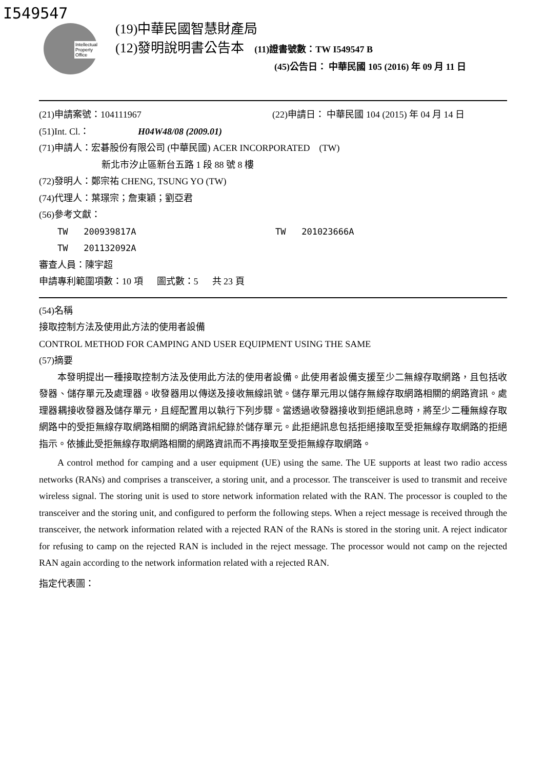I549547
Intellectual
Property
Office
(19)中華民國智慧財產局
(12)發明說明書公告本 (11)證書號數：TW I549547 B
(45)公告日： 中華民國 105 (2016) 年 09 月 11 日
(21)申請案號：104111967 (22)申請日： 中華民國 104 (2015) 年 04 月 14 日
(51)Int. Cl.： H04W48/08 (2009.01)
(71)申請人：宏碁股份有限公司 (中華民國) ACER INCORPORATED (TW)
新北市汐止區新台五路 1 段 88 號 8 樓
(72)發明人：鄭宗祐 CHENG, TSUNG YO (TW)
(74)代理人：葉璟宗；詹東穎；劉亞君
(56)參考文獻：
TW 200939817A TW 201023666A
TW 201132092A
審查人員：陳宇超
申請專利範圍項數：10 項 圖式數：5 共 23 頁
(54)名稱
接取控制方法及使用此方法的使用者設備
CONTROL METHOD FOR CAMPING AND USER EQUIPMENT USING THE SAME
(57)摘要
本發明提出一種接取控制方法及使用此方法的使用者設備。此使用者設備支援至少二無線存取網路，且包括收發器、儲存單元及處理器。收發器用以傳送及接收無線訊號。儲存單元用以儲存無線存取網路相關的網路資訊。處理器耦接收發器及儲存單元，且經配置用以執行下列步驟。當透過收發器接收到拒絕訊息時，將至少二種無線存取網路中的受拒無線存取網路相關的網路資訊紀錄於儲存單元。此拒絕訊息包括拒絕接取至受拒無線存取網路的拒絕指示。依據此受拒無線存取網路相關的網路資訊而不再接取至受拒無線存取網路。
A control method for camping and a user equipment (UE) using the same. The UE supports at least two radio access networks (RANs) and comprises a transceiver, a storing unit, and a processor. The transceiver is used to transmit and receive wireless signal. The storing unit is used to store network information related with the RAN. The processor is coupled to the transceiver and the storing unit, and configured to perform the following steps. When a reject message is received through the transceiver, the network information related with a rejected RAN of the RANs is stored in the storing unit. A reject indicator for refusing to camp on the rejected RAN is included in the reject message. The processor would not camp on the rejected RAN again according to the network information related with a rejected RAN.
指定代表圖：